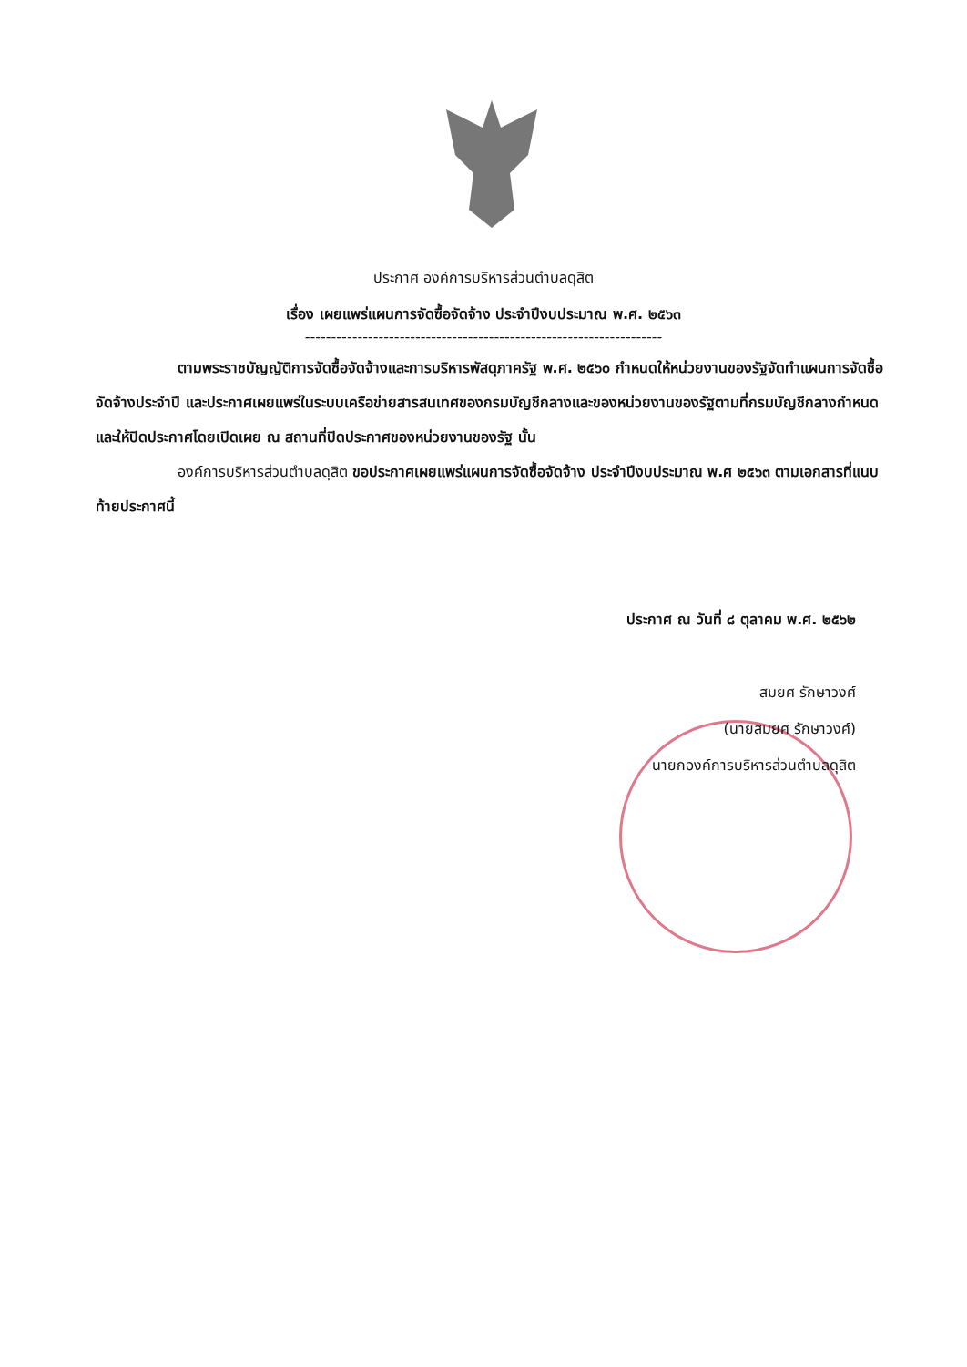ประกาศ องค์การบริหารส่วนตำบลดุสิต
เรื่อง เผยแพร่แผนการจัดซื้อจัดจ้าง ประจำปีงบประมาณ พ.ศ. ๒๕๖๓
--------------------------------------------------------------------
ตามพระราชบัญญัติการจัดซื้อจัดจ้างและการบริหารพัสดุภาครัฐ พ.ศ. ๒๕๖๐ กำหนดให้หน่วยงานของรัฐจัดทำแผนการจัดซื้อจัดจ้างประจำปี และประกาศเผยแพร่ในระบบเครือข่ายสารสนเทศของกรมบัญชีกลางและของหน่วยงานของรัฐตามที่กรมบัญชีกลางกำหนด และให้ปิดประกาศโดยเปิดเผย ณ สถานที่ปิดประกาศของหน่วยงานของรัฐ นั้น
องค์การบริหารส่วนตำบลดุสิต ขอประกาศเผยแพร่แผนการจัดซื้อจัดจ้าง ประจำปีงบประมาณ พ.ศ ๒๕๖๓ ตามเอกสารที่แนบท้ายประกาศนี้
ประกาศ ณ วันที่ ๘ ตุลาคม พ.ศ. ๒๕๖๒
สมยศ รักษาวงศ์
(นายสมยศ รักษาวงศ์)
นายกองค์การบริหารส่วนตำบลดุสิต